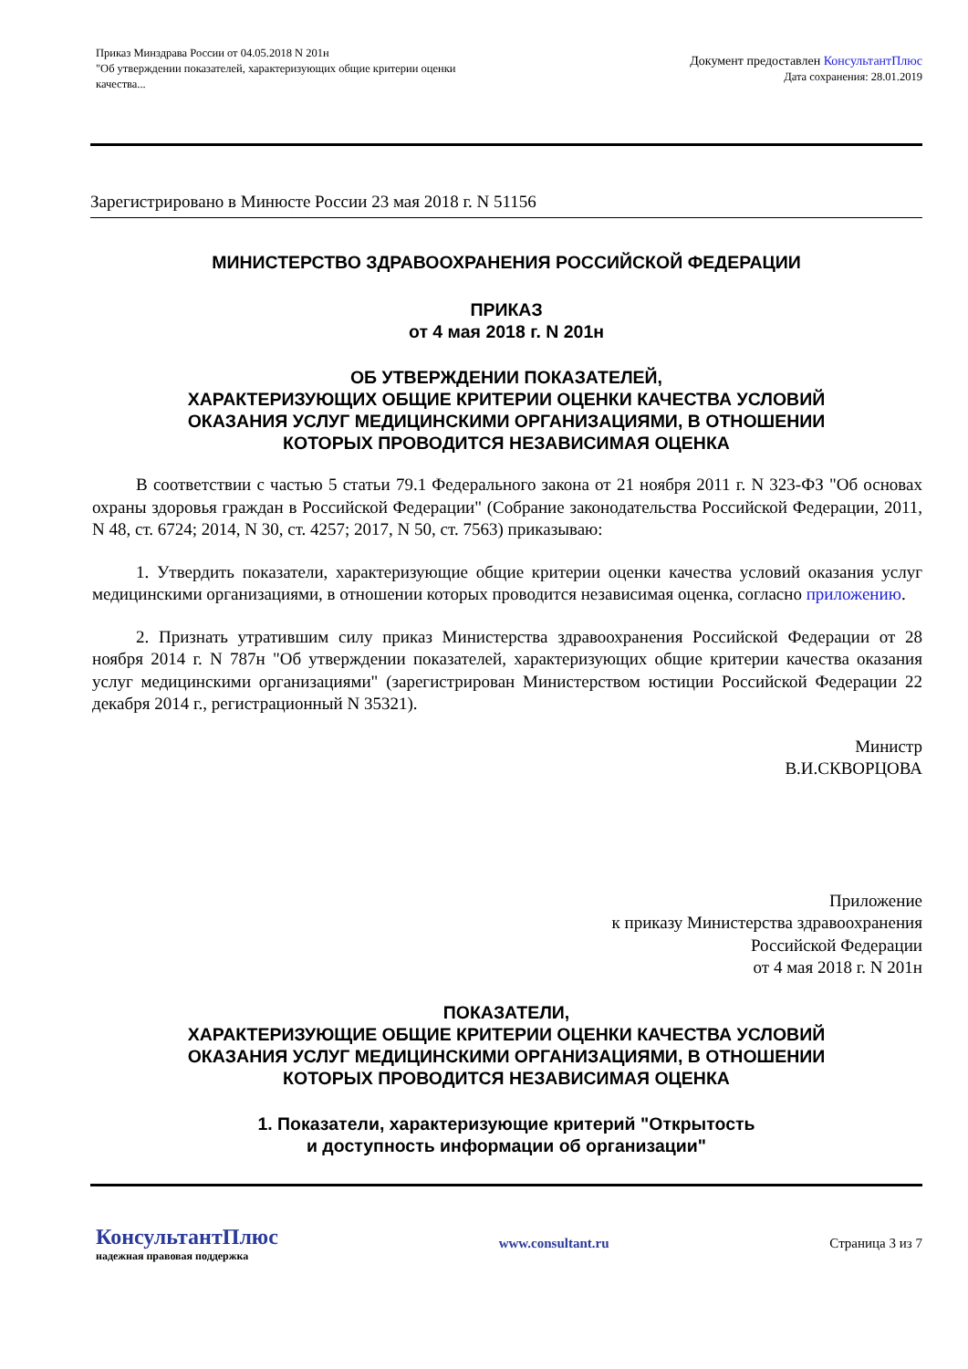Приказ Минздрава России от 04.05.2018 N 201н
"Об утверждении показателей, характеризующих общие критерии оценки
качества...
Документ предоставлен КонсультантПлюс
Дата сохранения: 28.01.2019
Зарегистрировано в Минюсте России 23 мая 2018 г. N 51156
МИНИСТЕРСТВО ЗДРАВООХРАНЕНИЯ РОССИЙСКОЙ ФЕДЕРАЦИИ
ПРИКАЗ
от 4 мая 2018 г. N 201н
ОБ УТВЕРЖДЕНИИ ПОКАЗАТЕЛЕЙ,
ХАРАКТЕРИЗУЮЩИХ ОБЩИЕ КРИТЕРИИ ОЦЕНКИ КАЧЕСТВА УСЛОВИЙ
ОКАЗАНИЯ УСЛУГ МЕДИЦИНСКИМИ ОРГАНИЗАЦИЯМИ, В ОТНОШЕНИИ
КОТОРЫХ ПРОВОДИТСЯ НЕЗАВИСИМАЯ ОЦЕНКА
В соответствии с частью 5 статьи 79.1 Федерального закона от 21 ноября 2011 г. N 323-ФЗ "Об основах охраны здоровья граждан в Российской Федерации" (Собрание законодательства Российской Федерации, 2011, N 48, ст. 6724; 2014, N 30, ст. 4257; 2017, N 50, ст. 7563) приказываю:
1. Утвердить показатели, характеризующие общие критерии оценки качества условий оказания услуг медицинскими организациями, в отношении которых проводится независимая оценка, согласно приложению.
2. Признать утратившим силу приказ Министерства здравоохранения Российской Федерации от 28 ноября 2014 г. N 787н "Об утверждении показателей, характеризующих общие критерии качества оказания услуг медицинскими организациями" (зарегистрирован Министерством юстиции Российской Федерации 22 декабря 2014 г., регистрационный N 35321).
Министр
В.И.СКВОРЦОВА
Приложение
к приказу Министерства здравоохранения
Российской Федерации
от 4 мая 2018 г. N 201н
ПОКАЗАТЕЛИ,
ХАРАКТЕРИЗУЮЩИЕ ОБЩИЕ КРИТЕРИИ ОЦЕНКИ КАЧЕСТВА УСЛОВИЙ
ОКАЗАНИЯ УСЛУГ МЕДИЦИНСКИМИ ОРГАНИЗАЦИЯМИ, В ОТНОШЕНИИ
КОТОРЫХ ПРОВОДИТСЯ НЕЗАВИСИМАЯ ОЦЕНКА
1. Показатели, характеризующие критерий "Открытость
и доступность информации об организации"
КонсультантПлюс
надежная правовая поддержка
www.consultant.ru Страница 3 из 7